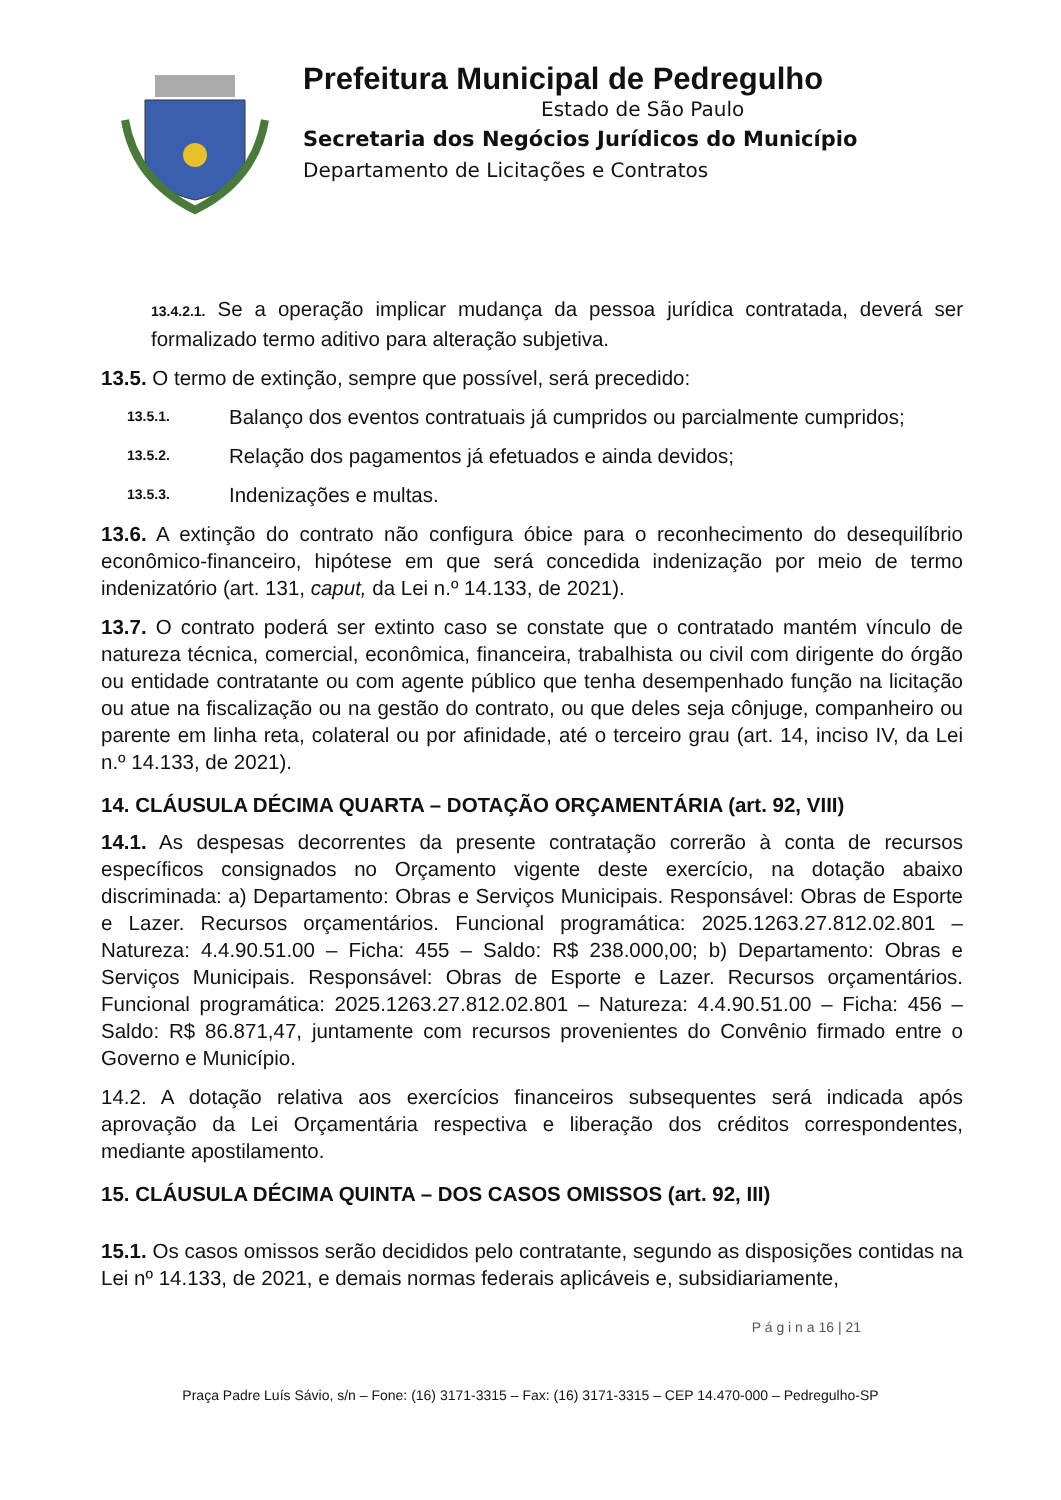Prefeitura Municipal de Pedregulho
Estado de São Paulo
Secretaria dos Negócios Jurídicos do Município
Departamento de Licitações e Contratos
13.4.2.1. Se a operação implicar mudança da pessoa jurídica contratada, deverá ser formalizado termo aditivo para alteração subjetiva.
13.5. O termo de extinção, sempre que possível, será precedido:
13.5.1. Balanço dos eventos contratuais já cumpridos ou parcialmente cumpridos;
13.5.2. Relação dos pagamentos já efetuados e ainda devidos;
13.5.3. Indenizações e multas.
13.6. A extinção do contrato não configura óbice para o reconhecimento do desequilíbrio econômico-financeiro, hipótese em que será concedida indenização por meio de termo indenizatório (art. 131, caput, da Lei n.º 14.133, de 2021).
13.7. O contrato poderá ser extinto caso se constate que o contratado mantém vínculo de natureza técnica, comercial, econômica, financeira, trabalhista ou civil com dirigente do órgão ou entidade contratante ou com agente público que tenha desempenhado função na licitação ou atue na fiscalização ou na gestão do contrato, ou que deles seja cônjuge, companheiro ou parente em linha reta, colateral ou por afinidade, até o terceiro grau (art. 14, inciso IV, da Lei n.º 14.133, de 2021).
14. CLÁUSULA DÉCIMA QUARTA – DOTAÇÃO ORÇAMENTÁRIA (art. 92, VIII)
14.1. As despesas decorrentes da presente contratação correrão à conta de recursos específicos consignados no Orçamento vigente deste exercício, na dotação abaixo discriminada: a) Departamento: Obras e Serviços Municipais. Responsável: Obras de Esporte e Lazer. Recursos orçamentários. Funcional programática: 2025.1263.27.812.02.801 – Natureza: 4.4.90.51.00 – Ficha: 455 – Saldo: R$ 238.000,00; b) Departamento: Obras e Serviços Municipais. Responsável: Obras de Esporte e Lazer. Recursos orçamentários. Funcional programática: 2025.1263.27.812.02.801 – Natureza: 4.4.90.51.00 – Ficha: 456 – Saldo: R$ 86.871,47, juntamente com recursos provenientes do Convênio firmado entre o Governo e Município.
14.2. A dotação relativa aos exercícios financeiros subsequentes será indicada após aprovação da Lei Orçamentária respectiva e liberação dos créditos correspondentes, mediante apostilamento.
15. CLÁUSULA DÉCIMA QUINTA – DOS CASOS OMISSOS (art. 92, III)
15.1. Os casos omissos serão decididos pelo contratante, segundo as disposições contidas na Lei nº 14.133, de 2021, e demais normas federais aplicáveis e, subsidiariamente,
P á g i n a 16 | 21
Praça Padre Luís Sávio, s/n – Fone: (16) 3171-3315 – Fax: (16) 3171-3315 – CEP 14.470-000 – Pedregulho-SP